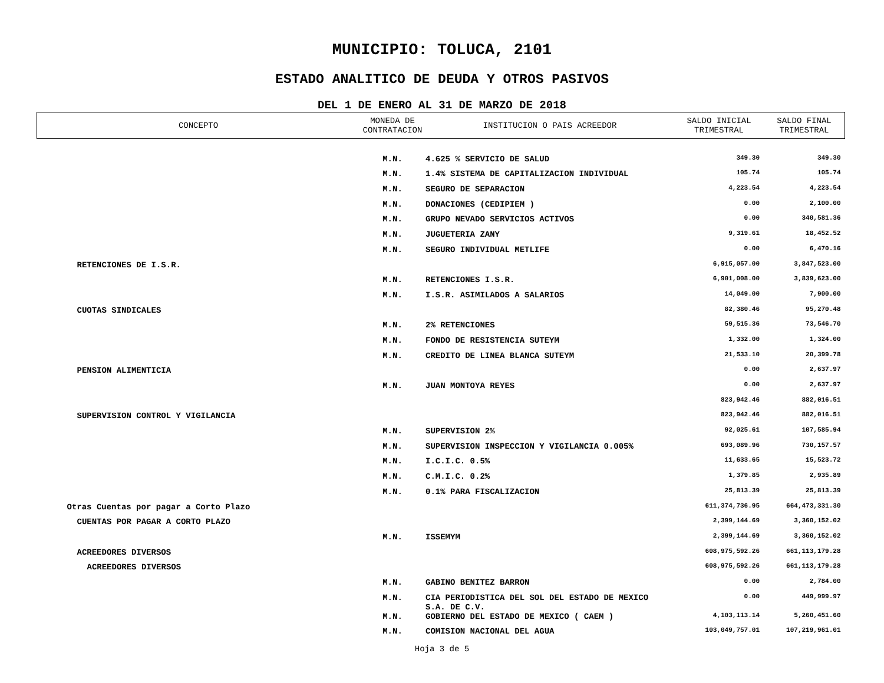MUNICIPIO: TOLUCA, 2101
ESTADO ANALITICO DE DEUDA Y OTROS PASIVOS
DEL 1 DE ENERO AL 31 DE MARZO DE 2018
| CONCEPTO | MONEDA DE CONTRATACION | INSTITUCION O PAIS ACREEDOR | SALDO INICIAL TRIMESTRAL | SALDO FINAL TRIMESTRAL |
| --- | --- | --- | --- | --- |
| | M.N. | 4.625 % SERVICIO DE SALUD | 349.30 | 349.30 |
| | M.N. | 1.4% SISTEMA DE CAPITALIZACION INDIVIDUAL | 105.74 | 105.74 |
| | M.N. | SEGURO DE SEPARACION | 4,223.54 | 4,223.54 |
| | M.N. | DONACIONES (CEDIPIEM ) | 0.00 | 2,100.00 |
| | M.N. | GRUPO NEVADO SERVICIOS ACTIVOS | 0.00 | 340,581.36 |
| | M.N. | JUGUETERIA ZANY | 9,319.61 | 18,452.52 |
| | M.N. | SEGURO INDIVIDUAL METLIFE | 0.00 | 6,470.16 |
| RETENCIONES DE I.S.R. | | | 6,915,057.00 | 3,847,523.00 |
| | M.N. | RETENCIONES I.S.R. | 6,901,008.00 | 3,839,623.00 |
| | M.N. | I.S.R. ASIMILADOS A SALARIOS | 14,049.00 | 7,900.00 |
| CUOTAS SINDICALES | | | 82,380.46 | 95,270.48 |
| | M.N. | 2% RETENCIONES | 59,515.36 | 73,546.70 |
| | M.N. | FONDO DE RESISTENCIA SUTEYM | 1,332.00 | 1,324.00 |
| | M.N. | CREDITO DE LINEA BLANCA SUTEYM | 21,533.10 | 20,399.78 |
| PENSION ALIMENTICIA | | | 0.00 | 2,637.97 |
| | M.N. | JUAN MONTOYA REYES | 0.00 | 2,637.97 |
| | | | 823,942.46 | 882,016.51 |
| SUPERVISION CONTROL Y VIGILANCIA | | | 823,942.46 | 882,016.51 |
| | M.N. | SUPERVISION 2% | 92,025.61 | 107,585.94 |
| | M.N. | SUPERVISION INSPECCION Y VIGILANCIA 0.005% | 693,089.96 | 730,157.57 |
| | M.N. | I.C.I.C. 0.5% | 11,633.65 | 15,523.72 |
| | M.N. | C.M.I.C. 0.2% | 1,379.85 | 2,935.89 |
| | M.N. | 0.1% PARA FISCALIZACION | 25,813.39 | 25,813.39 |
| Otras Cuentas por pagar a Corto Plazo | | | 611,374,736.95 | 664,473,331.30 |
| CUENTAS POR PAGAR A CORTO PLAZO | | | 2,399,144.69 | 3,360,152.02 |
| | M.N. | ISSEMYM | 2,399,144.69 | 3,360,152.02 |
| ACREEDORES DIVERSOS | | | 608,975,592.26 | 661,113,179.28 |
| ACREEDORES DIVERSOS | | | 608,975,592.26 | 661,113,179.28 |
| | M.N. | GABINO BENITEZ BARRON | 0.00 | 2,784.00 |
| | M.N. | CIA PERIODISTICA DEL SOL DEL ESTADO DE MEXICO S.A. DE C.V. | 0.00 | 449,999.97 |
| | M.N. | GOBIERNO DEL ESTADO DE MEXICO ( CAEM ) | 4,103,113.14 | 5,260,451.60 |
| | M.N. | COMISION NACIONAL DEL AGUA | 103,049,757.01 | 107,219,961.01 |
Hoja 3 de 5